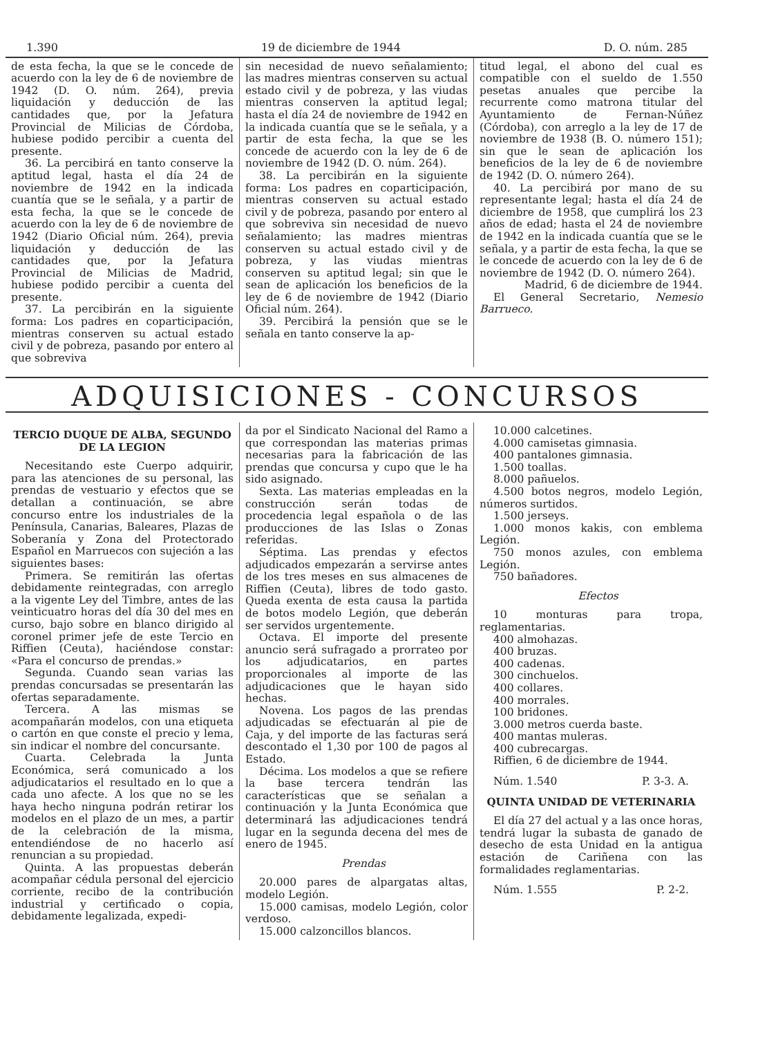1.390 19 de diciembre de 1944 D. O. núm. 285
de esta fecha, la que se le concede de acuerdo con la ley de 6 de noviembre de 1942 (D. O. núm. 264), previa liquidación y deducción de las cantidades que, por la Jefatura Provincial de Milicias de Córdoba, hubiese podido percibir a cuenta del presente.
36. La percibirá en tanto conserve la aptitud legal, hasta el día 24 de noviembre de 1942 en la indicada cuantía que se le señala, y a partir de esta fecha, la que se le concede de acuerdo con la ley de 6 de noviembre de 1942 (Diario Oficial núm. 264), previa liquidación y deducción de las cantidades que, por la Jefatura Provincial de Milicias de Madrid, hubiese podido percibir a cuenta del presente.
37. La percibirán en la siguiente forma: Los padres en coparticipación, mientras conserven su actual estado civil y de pobreza, pasando por entero al que sobreviva
sin necesidad de nuevo señalamiento; las madres mientras conserven su actual estado civil y de pobreza, y las viudas mientras conserven la aptitud legal; hasta el día 24 de noviembre de 1942 en la indicada cuantía que se le señala, y a partir de esta fecha, la que se les concede de acuerdo con la ley de 6 de noviembre de 1942 (D. O. núm. 264).
38. La percibirán en la siguiente forma: Los padres en coparticipación, mientras conserven su actual estado civil y de pobreza, pasando por entero al que sobreviva sin necesidad de nuevo señalamiento; las madres mientras conserven su actual estado civil y de pobreza, y las viudas mientras conserven su aptitud legal; sin que le sean de aplicación los beneficios de la ley de 6 de noviembre de 1942 (Diario Oficial núm. 264).
39. Percibirá la pensión que se le señala en tanto conserve la ap-
titud legal, el abono del cual es compatible con el sueldo de 1.550 pesetas anuales que percibe la recurrente como matrona titular del Ayuntamiento de Fernan-Núñez (Córdoba), con arreglo a la ley de 17 de noviembre de 1938 (B. O. número 151); sin que le sean de aplicación los beneficios de la ley de 6 de noviembre de 1942 (D. O. número 264).
40. La percibirá por mano de su representante legal; hasta el día 24 de diciembre de 1958, que cumplirá los 23 años de edad; hasta el 24 de noviembre de 1942 en la indicada cuantía que se le señala, y a partir de esta fecha, la que se le concede de acuerdo con la ley de 6 de noviembre de 1942 (D. O. número 264).
Madrid, 6 de diciembre de 1944.
El General Secretario, Nemesio Barrueco.
ADQUISICIONES - CONCURSOS
TERCIO DUQUE DE ALBA, SEGUNDO DE LA LEGION
Necesitando este Cuerpo adquirir, para las atenciones de su personal, las prendas de vestuario y efectos que se detallan a continuación, se abre concurso entre los industriales de la Península, Canarias, Baleares, Plazas de Soberanía y Zona del Protectorado Español en Marruecos con sujeción a las siguientes bases:
Primera. Se remitirán las ofertas debidamente reintegradas, con arreglo a la vigente Ley del Timbre, antes de las veinticuatro horas del día 30 del mes en curso, bajo sobre en blanco dirigido al coronel primer jefe de este Tercio en Riffien (Ceuta), haciéndose constar: «Para el concurso de prendas.»
Segunda. Cuando sean varias las prendas concursadas se presentarán las ofertas separadamente.
Tercera. A las mismas se acompañarán modelos, con una etiqueta o cartón en que conste el precio y lema, sin indicar el nombre del concursante.
Cuarta. Celebrada la Junta Económica, será comunicado a los adjudicatarios el resultado en lo que a cada uno afecte. A los que no se les haya hecho ninguna podrán retirar los modelos en el plazo de un mes, a partir de la celebración de la misma, entendiéndose de no hacerlo así renuncian a su propiedad.
Quinta. A las propuestas deberán acompañar cédula personal del ejercicio corriente, recibo de la contribución industrial y certificado o copia, debidamente legalizada, expedi-
da por el Sindicato Nacional del Ramo a que correspondan las materias primas necesarias para la fabricación de las prendas que concursa y cupo que le ha sido asignado.
Sexta. Las materias empleadas en la construcción serán todas de procedencia legal española o de las producciones de las Islas o Zonas referidas.
Séptima. Las prendas y efectos adjudicados empezarán a servirse antes de los tres meses en sus almacenes de Riffien (Ceuta), libres de todo gasto. Queda exenta de esta causa la partida de botos modelo Legión, que deberán ser servidos urgentemente.
Octava. El importe del presente anuncio será sufragado a prorrateo por los adjudicatarios, en partes proporcionales al importe de las adjudicaciones que le hayan sido hechas.
Novena. Los pagos de las prendas adjudicadas se efectuarán al pie de Caja, y del importe de las facturas será descontado el 1,30 por 100 de pagos al Estado.
Décima. Los modelos a que se refiere la base tercera tendrán las características que se señalan a continuación y la Junta Económica que determinará las adjudicaciones tendrá lugar en la segunda decena del mes de enero de 1945.
Prendas
20.000 pares de alpargatas altas, modelo Legión.
15.000 camisas, modelo Legión, color verdoso.
15.000 calzoncillos blancos.
10.000 calcetines.
4.000 camisetas gimnasia.
400 pantalones gimnasia.
1.500 toallas.
8.000 pañuelos.
4.500 botos negros, modelo Legión, números surtidos.
1.500 jerseys.
1.000 monos kakis, con emblema Legión.
750 monos azules, con emblema Legión.
750 bañadores.
Efectos
10 monturas para tropa, reglamentarias.
400 almohazas.
400 bruzas.
400 cadenas.
300 cinchuelos.
400 collares.
400 morrales.
100 bridones.
3.000 metros cuerda baste.
400 mantas muleras.
400 cubrecargas.
Riffien, 6 de diciembre de 1944.
Núm. 1.540 P. 3-3. A.
QUINTA UNIDAD DE VETERINARIA
El día 27 del actual y a las once horas, tendrá lugar la subasta de ganado de desecho de esta Unidad en la antigua estación de Cariñena con las formalidades reglamentarias.
Núm. 1.555 P. 2-2.